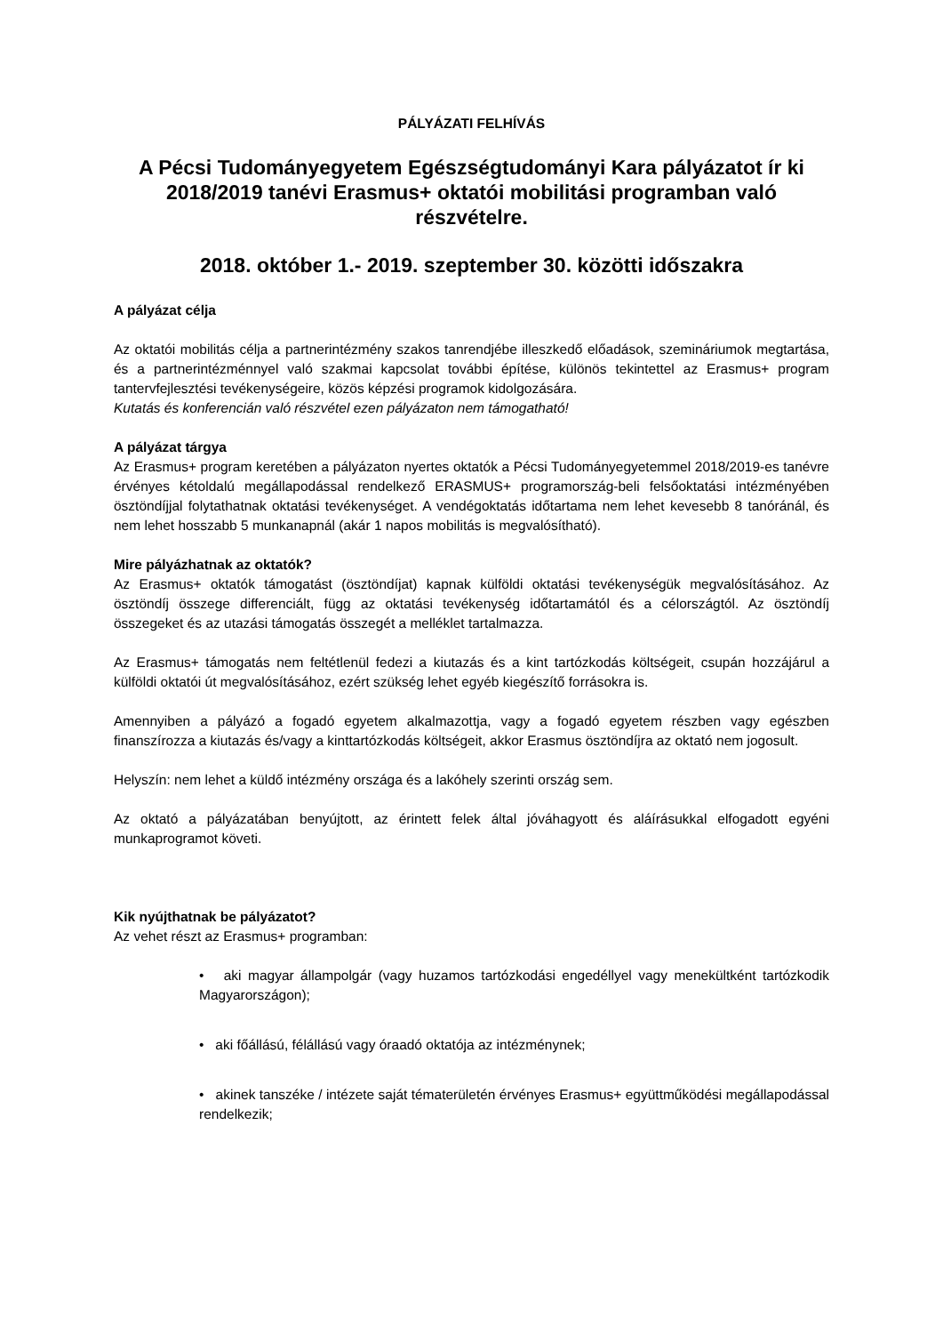PÁLYÁZATI FELHÍVÁS
A Pécsi Tudományegyetem Egészségtudományi Kara pályázatot ír ki 2018/2019 tanévi Erasmus+ oktatói mobilitási programban való részvételre.
2018. október 1.- 2019. szeptember 30. közötti időszakra
A pályázat célja
Az oktatói mobilitás célja a partnerintézmény szakos tanrendjébe illeszkedő előadások, szemináriumok megtartása, és a partnerintézménnyel való szakmai kapcsolat további építése, különös tekintettel az Erasmus+ program tantervfejlesztési tevékenységeire, közös képzési programok kidolgozására.
Kutatás és konferencián való részvétel ezen pályázaton nem támogatható!
A pályázat tárgya
Az Erasmus+ program keretében a pályázaton nyertes oktatók a Pécsi Tudományegyetemmel 2018/2019-es tanévre érvényes kétoldalú megállapodással rendelkező ERASMUS+ programország-beli felsőoktatási intézményében ösztöndíjjal folytathatnak oktatási tevékenységet. A vendégoktatás időtartama nem lehet kevesebb 8 tanóránál, és nem lehet hosszabb 5 munkanapnál (akár 1 napos mobilitás is megvalósítható).
Mire pályázhatnak az oktatók?
Az Erasmus+ oktatók támogatást (ösztöndíjat) kapnak külföldi oktatási tevékenységük megvalósításához. Az ösztöndíj összege differenciált, függ az oktatási tevékenység időtartamától és a célországtól. Az ösztöndíj összegeket és az utazási támogatás összegét a melléklet tartalmazza.
Az Erasmus+ támogatás nem feltétlenül fedezi a kiutazás és a kint tartózkodás költségeit, csupán hozzájárul a külföldi oktatói út megvalósításához, ezért szükség lehet egyéb kiegészítő forrásokra is.
Amennyiben a pályázó a fogadó egyetem alkalmazottja, vagy a fogadó egyetem részben vagy egészben finanszírozza a kiutazás és/vagy a kinttartózkodás költségeit, akkor Erasmus ösztöndíjra az oktató nem jogosult.
Helyszín: nem lehet a küldő intézmény országa és a lakóhely szerinti ország sem.
Az oktató a pályázatában benyújtott, az érintett felek által jóváhagyott és aláírásukkal elfogadott egyéni munkaprogramot követi.
Kik nyújthatnak be pályázatot?
Az vehet részt az Erasmus+ programban:
• aki magyar állampolgár (vagy huzamos tartózkodási engedéllyel vagy menekültként tartózkodik Magyarországon);
• aki főállású, félállású vagy óraadó oktatója az intézménynek;
• akinek tanszéke / intézete saját tématerületén érvényes Erasmus+ együttműködési megállapodással rendelkezik;